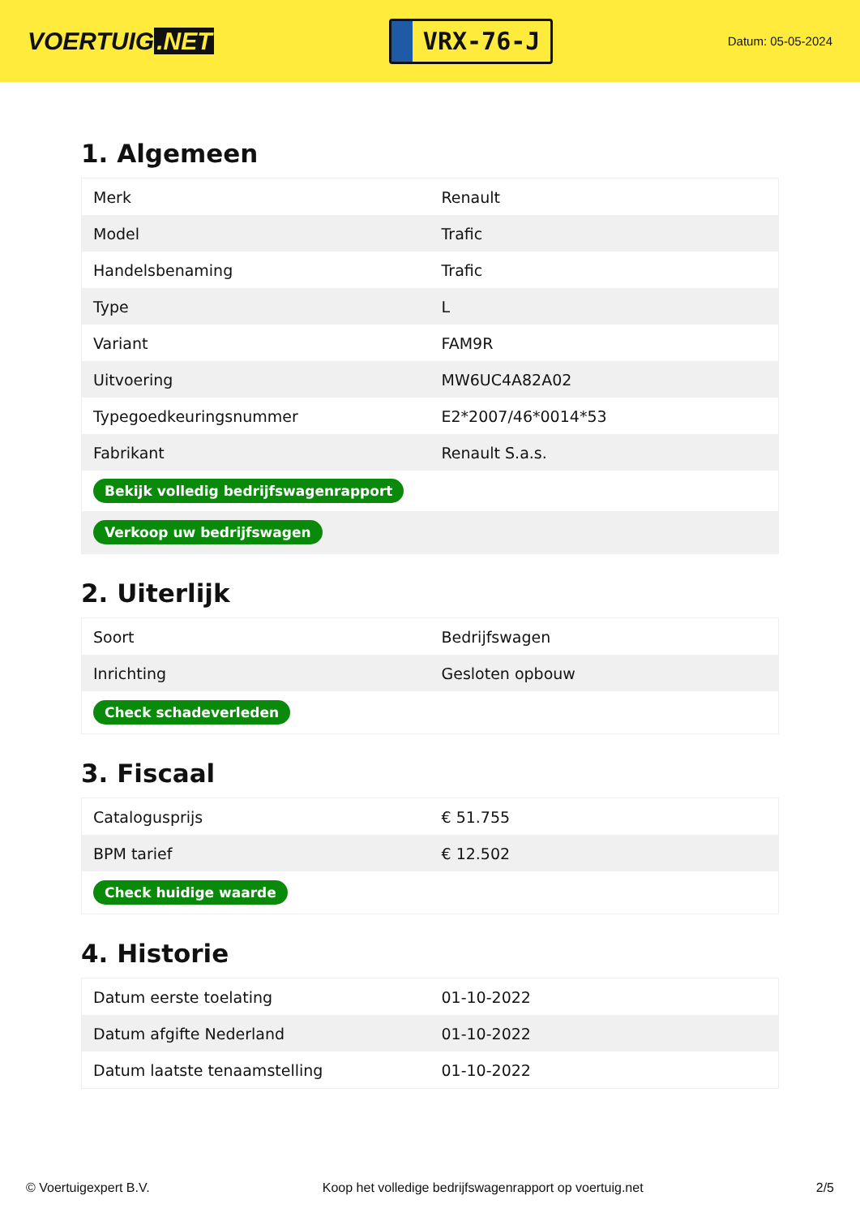VOERTUIG.NET
VRX-76-J
Datum: 05-05-2024
1. Algemeen
| Merk | Renault |
| Model | Trafic |
| Handelsbenaming | Trafic |
| Type | L |
| Variant | FAM9R |
| Uitvoering | MW6UC4A82A02 |
| Typegoedkeuringsnummer | E2*2007/46*0014*53 |
| Fabrikant | Renault S.a.s. |
| Bekijk volledig bedrijfswagenrapport | |
| Verkoop uw bedrijfswagen | |
2. Uiterlijk
| Soort | Bedrijfswagen |
| Inrichting | Gesloten opbouw |
| Check schadeverleden | |
3. Fiscaal
| Catalogusprijs | € 51.755 |
| BPM tarief | € 12.502 |
| Check huidige waarde | |
4. Historie
| Datum eerste toelating | 01-10-2022 |
| Datum afgifte Nederland | 01-10-2022 |
| Datum laatste tenaamstelling | 01-10-2022 |
© Voertuigexpert B.V. Koop het volledige bedrijfswagenrapport op voertuig.net 2/5